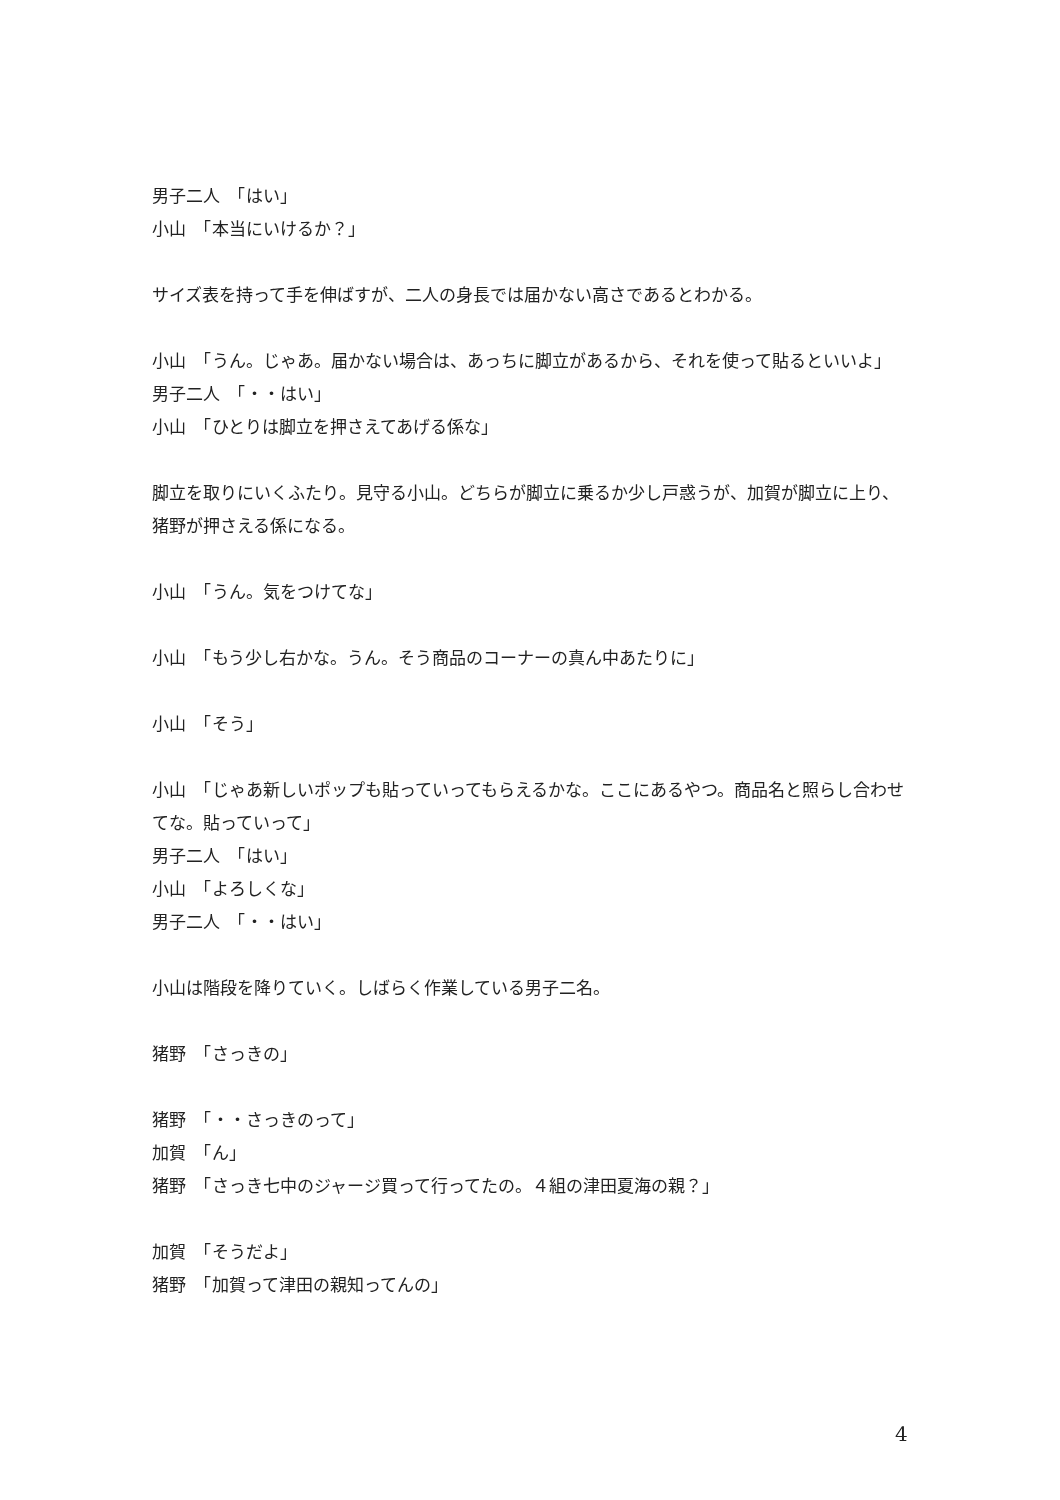男子二人　「はい」
小山　「本当にいけるか？」
サイズ表を持って手を伸ばすが、二人の身長では届かない高さであるとわかる。
小山　「うん。じゃあ。届かない場合は、あっちに脚立があるから、それを使って貼るといいよ」
男子二人　「・・はい」
小山　「ひとりは脚立を押さえてあげる係な」
脚立を取りにいくふたり。見守る小山。どちらが脚立に乗るか少し戸惑うが、加賀が脚立に上り、猪野が押さえる係になる。
小山　「うん。気をつけてな」
小山　「もう少し右かな。うん。そう商品のコーナーの真ん中あたりに」
小山　「そう」
小山　「じゃあ新しいポップも貼っていってもらえるかな。ここにあるやつ。商品名と照らし合わせてな。貼っていって」
男子二人　「はい」
小山　「よろしくな」
男子二人　「・・はい」
小山は階段を降りていく。しばらく作業している男子二名。
猪野　「さっきの」
猪野　「・・さっきのって」
加賀　「ん」
猪野　「さっき七中のジャージ買って行ってたの。４組の津田夏海の親？」
加賀　「そうだよ」
猪野　「加賀って津田の親知ってんの」
4